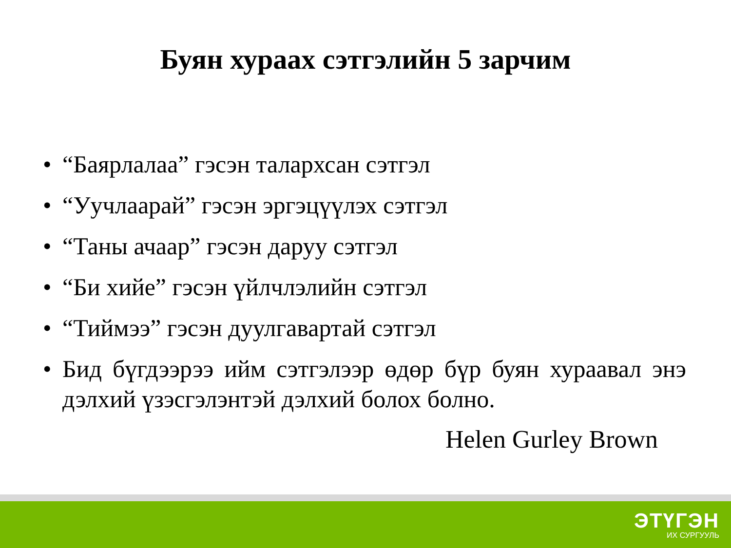Буян хураах сэтгэлийн 5 зарчим
• “Баярлалаа” гэсэн талархсан сэтгэл
• “Уучлаарай” гэсэн эргэцүүлэх сэтгэл
• “Таны ачаар” гэсэн даруу сэтгэл
• “Би хийе” гэсэн үйлчлэлийн сэтгэл
• “Тиймээ” гэсэн дуулгавартай сэтгэл
• Бид бүгдээрээ ийм сэтгэлээр өдөр бүр буян хураавал энэ дэлхий үзэсгэлэнтэй дэлхий болох болно.
Helen Gurley Brown
ЭТҮГЭН
ИХ СУРГУУЛЬ